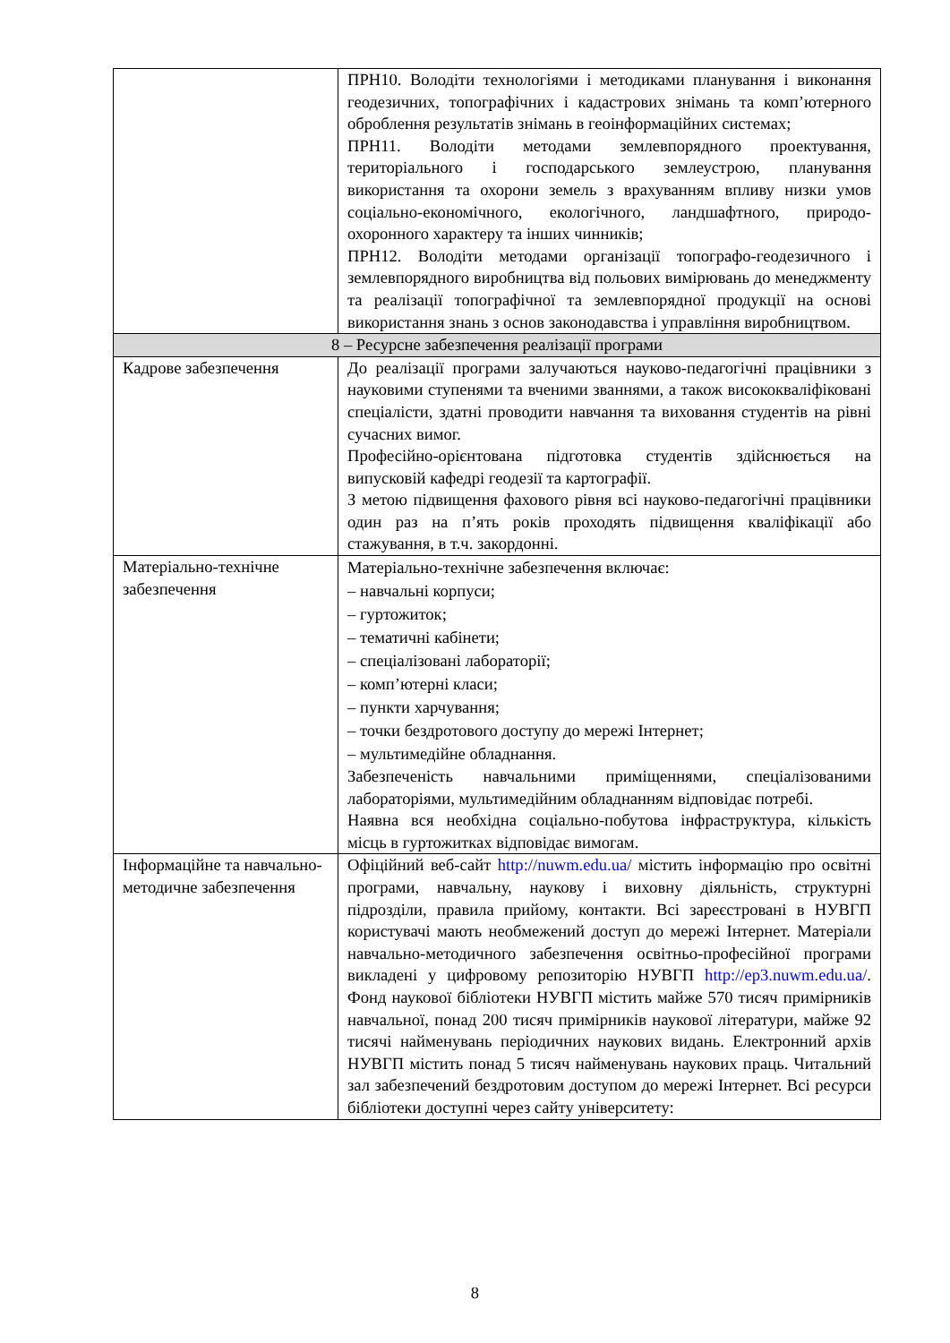| | ПРН10. Володіти технологіями і методиками планування і виконання геодезичних, топографічних і кадастрових знімань та комп’ютерного оброблення результатів знімань в геоінформаційних системах; ПРН11. Володіти методами землевпорядного проектування, територіального і господарського землеустрою, планування використання та охорони земель з врахуванням впливу низки умов соціально-економічного, екологічного, ландшафтного, природо-охоронного характеру та інших чинників; ПРН12. Володіти методами організації топографо-геодезичного і землевпорядного виробництва від польових вимірювань до менеджменту та реалізації топографічної та землевпорядної продукції на основі використання знань з основ законодавства і управління виробництвом. |
| 8 – Ресурсне забезпечення реалізації програми | |
| Кадрове забезпечення | До реалізації програми залучаються науково-педагогічні працівники з науковими ступенями та вченими званнями, а також висококваліфіковані спеціалісти, здатні проводити навчання та виховання студентів на рівні сучасних вимог. Професійно-орієнтована підготовка студентів здійснюється на випусковій кафедрі геодезії та картографії. З метою підвищення фахового рівня всі науково-педагогічні працівники один раз на п’ять років проходять підвищення кваліфікації або стажування, в т.ч. закордонні. |
| Матеріально-технічне забезпечення | Матеріально-технічне забезпечення включає: – навчальні корпуси; – гуртожиток; – тематичні кабінети; – спеціалізовані лабораторії; – комп’ютерні класи; – пункти харчування; – точки бездротового доступу до мережі Інтернет; – мультимедійне обладнання. Забезпеченість навчальними приміщеннями, спеціалізованими лабораторіями, мультимедійним обладнанням відповідає потребі. Наявна вся необхідна соціально-побутова інфраструктура, кількість місць в гуртожитках відповідає вимогам. |
| Інформаційне та навчально-методичне забезпечення | Офіційний веб-сайт http://nuwm.edu.ua/ містить інформацію про освітні програми, навчальну, наукову і виховну діяльність, структурні підрозділи, правила прийому, контакти. Всі зареєстровані в НУВГП користувачі мають необмежений доступ до мережі Інтернет. Матеріали навчально-методичного забезпечення освітньо-професійної програми викладені у цифровому репозиторію НУВГП http://ep3.nuwm.edu.ua/ . Фонд наукової бібліотеки НУВГП містить майже 570 тисяч примірників навчальної, понад 200 тисяч примірників наукової літератури, майже 92 тисячі найменувань періодичних наукових видань. Електронний архів НУВГП містить понад 5 тисяч найменувань наукових праць. Читальний зал забезпечений бездротовим доступом до мережі Інтернет. Всі ресурси бібліотеки доступні через сайту університету: |
8